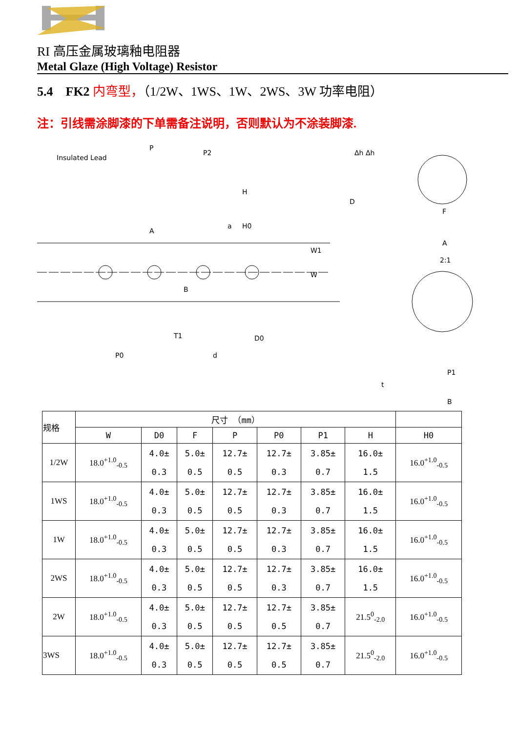RI 高压金属玻璃釉电阻器
Metal Glaze (High Voltage) Resistor
5.4 FK2 内弯型，（1/2W、1WS、1W、2WS、3W 功率电阻）
注：引线需涂脚漆的下单需备注说明，否则默认为不涂装脚漆.
Insulated Lead
P
P2
H
H0
W
W1
P0
T1
d
D0
B
A
a
Δh Δh
D
F
A
2:1
P1
B
t
| 规格 | 尺寸 （mm） | | | | | | | |
| --- | --- | --- | --- | --- | --- | --- | --- | --- |
| | W | D0 | F | P | P0 | P1 | H | H0 |
| 1/2W | 18.0<sup>+1.0</sup><sub>-0.5</sub> | 4.0± 0.3 | 5.0± 0.5 | 12.7± 0.5 | 12.7± 0.3 | 3.85± 0.7 | 16.0± 1.5 | 16.0<sup>+1.0</sup><sub>-0.5</sub> |
| 1WS | 18.0<sup>+1.0</sup><sub>-0.5</sub> | 4.0± 0.3 | 5.0± 0.5 | 12.7± 0.5 | 12.7± 0.3 | 3.85± 0.7 | 16.0± 1.5 | 16.0<sup>+1.0</sup><sub>-0.5</sub> |
| 1W | 18.0<sup>+1.0</sup><sub>-0.5</sub> | 4.0± 0.3 | 5.0± 0.5 | 12.7± 0.5 | 12.7± 0.3 | 3.85± 0.7 | 16.0± 1.5 | 16.0<sup>+1.0</sup><sub>-0.5</sub> |
| 2WS | 18.0<sup>+1.0</sup><sub>-0.5</sub> | 4.0± 0.3 | 5.0± 0.5 | 12.7± 0.5 | 12.7± 0.3 | 3.85± 0.7 | 16.0± 1.5 | 16.0<sup>+1.0</sup><sub>-0.5</sub> |
| 2W | 18.0<sup>+1.0</sup><sub>-0.5</sub> | 4.0± 0.3 | 5.0± 0.5 | 12.7± 0.5 | 12.7± 0.5 | 3.85± 0.7 | 21.5<sup>0</sup><sub>-2.0</sub> | 16.0<sup>+1.0</sup><sub>-0.5</sub> |
| 3WS | 18.0<sup>+1.0</sup><sub>-0.5</sub> | 4.0± 0.3 | 5.0± 0.5 | 12.7± 0.5 | 12.7± 0.5 | 3.85± 0.7 | 21.5<sup>0</sup><sub>-2.0</sub> | 16.0<sup>+1.0</sup><sub>-0.5</sub> |